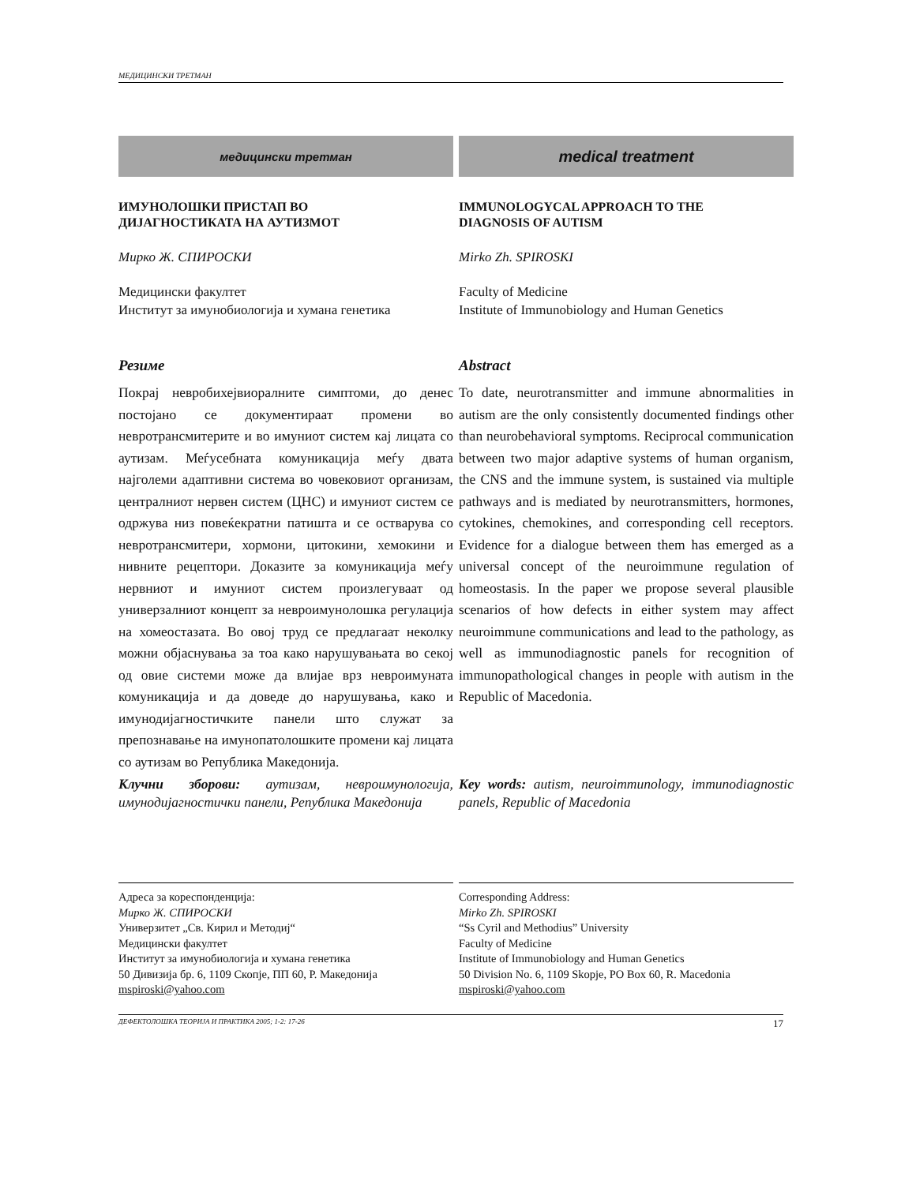МЕДИЦИНСКИ ТРЕТМАН
медицински третман
ИМУНОЛОШКИ ПРИСТАП ВО
ДИЈАГНОСТИКАТА НА АУТИЗМОТ
Мирко Ж. СПИРОСКИ
Медицински факултет
Институт за имунобиологија и хумана генетика
Резиме
Покрај невробихејвиоралните симптоми, до денес постојано се документираат промени во невротрансмитерите и во имуниот систем кај лицата со аутизам. Меѓусебната комуникација меѓу двата најголеми адаптивни система во човековиот организам, централниот нервен систем (ЦНС) и имуниот систем се одржува низ повеќекратни патишта и се остварува со невротрансмитери, хормони, цитокини, хемокини и нивните рецептори. Доказите за комуникација меѓу нервниот и имуниот систем произлегуваат од универзалниот концепт за невроимунолошка регулација на хомеостазата. Во овој труд се предлагаат неколку можни објаснувања за тоа како нарушувањата во секој од овие системи може да влијае врз невроимуната комуникација и да доведе до нарушувања, како и имунодијагностичките панели што служат за препознавање на имунопатолошките промени кај лицата со аутизам во Република Македонија.
Клучни зборови: аутизам, невроимунологија, имунодијагностички панели, Република Македонија
medical treatment
IMMUNOLOGYCAL APPROACH TO THE
DIAGNOSIS OF AUTISM
Mirko Zh. SPIROSKI
Faculty of Medicine
Institute of Immunobiology and Human Genetics
Abstract
To date, neurotransmitter and immune abnormalities in autism are the only consistently documented findings other than neurobehavioral symptoms. Reciprocal communication between two major adaptive systems of human organism, the CNS and the immune system, is sustained via multiple pathways and is mediated by neurotransmitters, hormones, cytokines, chemokines, and corresponding cell receptors. Evidence for a dialogue between them has emerged as a universal concept of the neuroimmune regulation of homeostasis. In the paper we propose several plausible scenarios of how defects in either system may affect neuroimmune communications and lead to the pathology, as well as immunodiagnostic panels for recognition of immunopathological changes in people with autism in the Republic of Macedonia.
Key words: autism, neuroimmunology, immunodiagnostic panels, Republic of Macedonia
Адреса за кореспонденција:
Мирко Ж. СПИРОСКИ
Универзитет „Св. Кирил и Методиј“
Медицински факултет
Институт за имунобиологија и хумана генетика
50 Дивизија бр. 6, 1109 Скопје, ПП 60, Р. Македонија
mspiroski@yahoo.com
Corresponding Address:
Mirko Zh. SPIROSKI
“Ss Cyril and Methodius” University
Faculty of Medicine
Institute of Immunobiology and Human Genetics
50 Division No. 6, 1109 Skopje, PO Box 60, R. Macedonia
mspiroski@yahoo.com
ДЕФЕКТОЛОШКА ТЕОРИЈА И ПРАКТИКА 2005; 1-2: 17-26 17